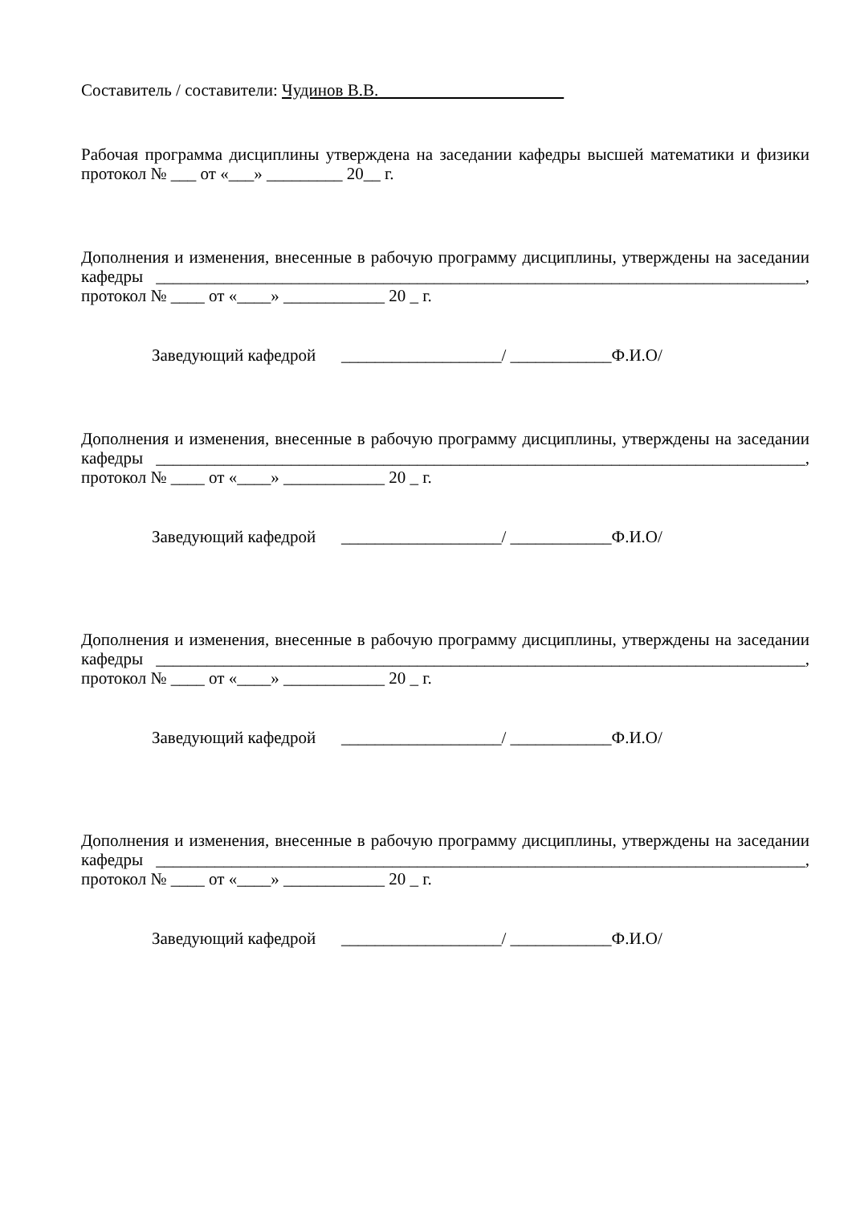Составитель / составители: Чудинов В.В.
Рабочая программа дисциплины утверждена на заседании кафедры высшей математики и физики протокол № ___ от «___» _________ 20__ г.
Дополнения и изменения, внесенные в рабочую программу дисциплины, утверждены на заседании кафедры _____________________________________________________________________________, протокол № ____ от «____» ____________ 20 _ г.
Заведующий кафедрой ___________________/ ____________Ф.И.О/
Дополнения и изменения, внесенные в рабочую программу дисциплины, утверждены на заседании кафедры _____________________________________________________________________________, протокол № ____ от «____» ____________ 20 _ г.
Заведующий кафедрой ___________________/ ____________Ф.И.О/
Дополнения и изменения, внесенные в рабочую программу дисциплины, утверждены на заседании кафедры _____________________________________________________________________________, протокол № ____ от «____» ____________ 20 _ г.
Заведующий кафедрой ___________________/ ____________Ф.И.О/
Дополнения и изменения, внесенные в рабочую программу дисциплины, утверждены на заседании кафедры _____________________________________________________________________________, протокол № ____ от «____» ____________ 20 _ г.
Заведующий кафедрой ___________________/ ____________Ф.И.О/